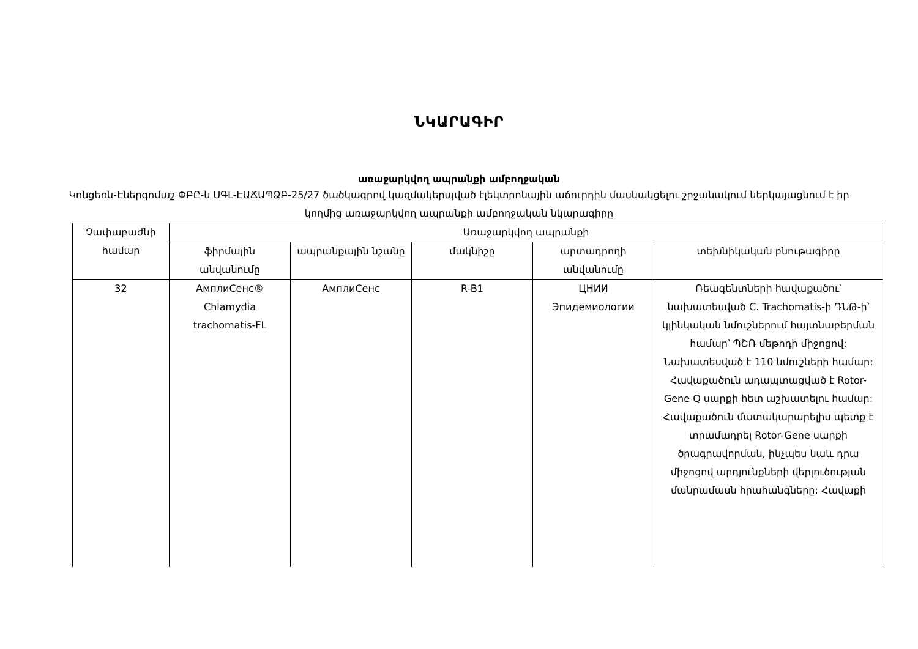ՆԿԱՐԱԳԻՐ
առաջարկվող ապրանքի ամբողջական
Կոնցեռն-Էներգոմաշ ՓԲԸ-ն ՍԳԼ-ԷԱՃԱՊՁԲ-25/27 ծածկագրով կազմակերպված էլեկտրոնային աճուրդին մասնակցելու շրջանակում ներկայացնում է իր կողմից առաջարկվող ապրանքի ամբողջական նկարագիրը
| Չափաբաժնի համար | Առաջարկվող ապրանքի | | | | |
| --- | --- | --- | --- | --- | --- |
| | ֆիրմային անվանումը | ապրանքային նշանը | մակնիշը | արտադրողի անվանումը | տեխնիկական բնութագիրը |
| 32 | АмплиСенс® Chlamydia trachomatis-FL | АмплиСенс | R-B1 | ЦНИИ Эпидемиологии | Ռեագենտների հավաքածու՝ նախատեսված C. Trachomatis-ի ԴՆԹ-ի՝ կլինկական նմուշներում հայտնաբերման համար՝ ՊՇՌ մեթոդի միջոցով: Նախատեսված է 110 նմուշների համար: Հավաքածուն ադապտացված է Rotor-Gene Q սարքի հետ աշխատելու համար: Հավաքածուն մատակարարելիս պետք է տրամադրել Rotor-Gene սարքի ծրագրավորման, ինչպես նաև դրա միջոցով արդյունքների վերլուծության մանրամասն հրահանգները: Հավաքի |